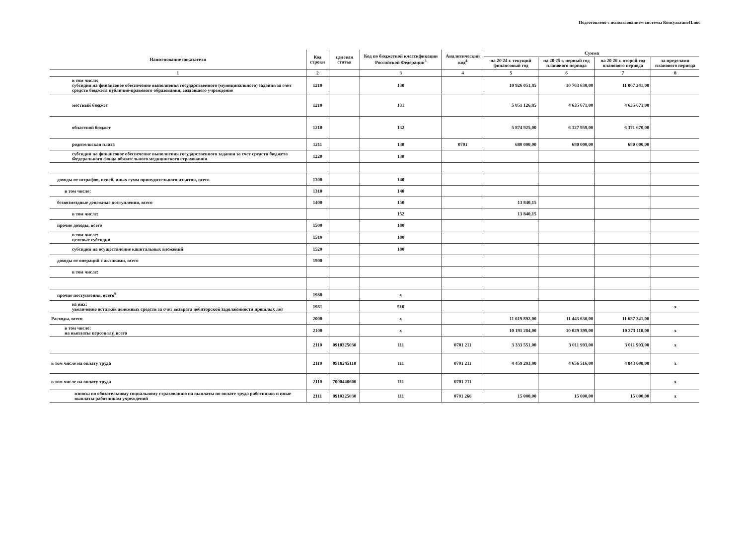Подготовлено с использованием системы КонсультантПлюс
| Наименование показателя | Код строки | целевая статья | Код по бюджетной классификации Российской Федерации<sup>3</sup> | Аналитический код<sup>4</sup> | Сумма | | | |
| --- | --- | --- | --- | --- | --- | --- | --- | --- |
| | | | | | на 20 24 г. текущий финансовый год | на 20 25 г. первый год планового периода | на 20 26 г. второй год планового периода | за пределами планового периода |
| 1 | 2 | | 3 | 4 | 5 | 6 | 7 | 8 |
| в том числе: субсидии на финансовое обеспечение выполнения государственного (муниципального) задания за счет средств бюджета публично-правового образования, создавшего учреждение | 1210 | | 130 | | 10 926 051,85 | 10 763 630,00 | 11 007 341,00 | |
| местный бюджет | 1210 | | 131 | | 5 051 126,85 | 4 635 671,00 | 4 635 671,00 | |
| областной бюджет | 1210 | | 132 | | 5 874 925,00 | 6 127 959,00 | 6 371 670,00 | |
| родительская плата | 1211 | | 130 | 0701 | 680 000,00 | 680 000,00 | 680 000,00 | |
| субсидии на финансовое обеспечение выполнения государственного задания за счет средств бюджета Федерального фонда обязательного медицинского страхования | 1220 | | 130 | | | | | |
| доходы от штрафов, пеней, иных сумм принудительного изъятия, всего | 1300 | | 140 | | | | | |
| в том числе: | 1310 | | 140 | | | | | |
| безвозмездные денежные поступления, всего | 1400 | | 150 | | 13 840,15 | | | |
| в том числе: | | | 152 | | 13 840,15 | | | |
| прочие доходы, всего | 1500 | | 180 | | | | | |
| в том числе: целевые субсидии | 1510 | | 180 | | | | | |
| субсидии на осуществление капитальных вложений | 1520 | | 180 | | | | | |
| доходы от операций с активами, всего | 1900 | | | | | | | |
| в том числе: | | | | | | | | |
| прочие поступления, всего<sup>6</sup> | 1980 | | x | | | | | |
| из них: увеличение остатков денежных средств за счет возврата дебиторской задолженности прошлых лет | 1981 | | 510 | | | | | x |
| Расходы, всего | 2000 | | x | | 11 619 892,00 | 11 443 630,00 | 11 687 341,00 | |
| в том числе: на выплаты персоналу, всего | 2100 | | x | | 10 191 284,00 | 10 029 399,00 | 10 273 110,00 | x |
| | 2110 | 0910325030 | 111 | 0701 211 | 3 333 551,00 | 3 011 993,00 | 3 011 993,00 | x |
| в том числе на оплату труда | 2110 | 0910245110 | 111 | 0701 211 | 4 459 293,00 | 4 656 516,00 | 4 843 698,00 | x |
| в том числе на оплату труда | 2110 | 7000440600 | 111 | 0701 211 | | | | x |
| взносы по обязательному социальному страхованию на выплаты по оплате труда работников и иные выплаты работникам учреждений | 2111 | 0910325030 | 111 | 0701 266 | 15 000,00 | 15 000,00 | 15 000,00 | x |